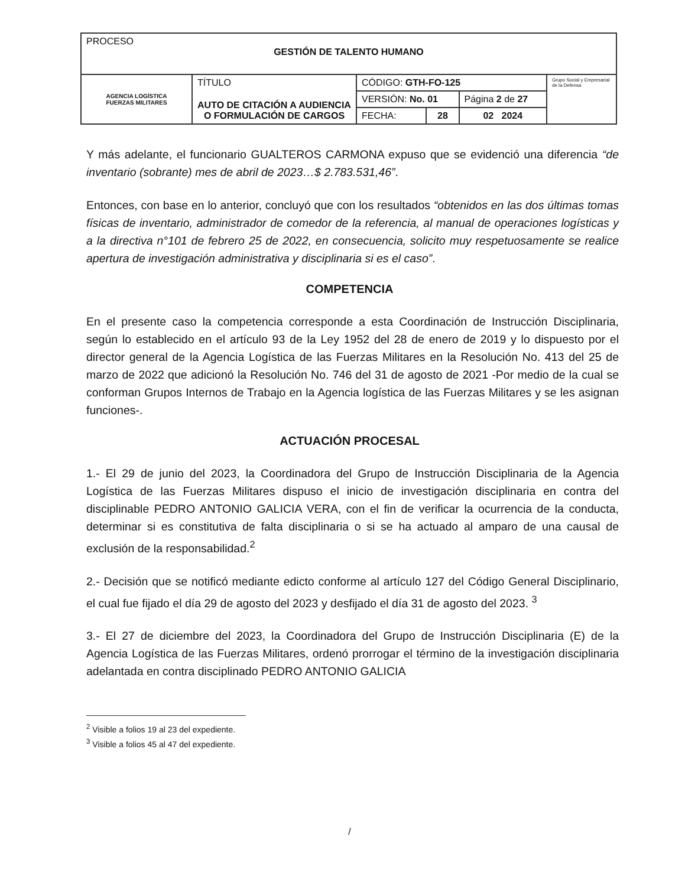| PROCESO GESTIÓN DE TALENTO HUMANO | | | | | |
| AGENCIA LOGÍSTICA FUERZAS MILITARES | TÍTULO AUTO DE CITACIÓN A AUDIENCIA O FORMULACIÓN DE CARGOS | CÓDIGO: GTH-FO-125 | | | Grupo Social y Empresarial de la Defensa |
| | | VERSIÓN: No. 01 | | Página 2 de 27 | |
| | | FECHA: | 28 | 02 2024 | |
Y más adelante, el funcionario GUALTEROS CARMONA expuso que se evidenció una diferencia “de inventario (sobrante) mes de abril de 2023…$ 2.783.531,46”.
Entonces, con base en lo anterior, concluyó que con los resultados “obtenidos en las dos últimas tomas físicas de inventario, administrador de comedor de la referencia, al manual de operaciones logísticas y a la directiva n°101 de febrero 25 de 2022, en consecuencia, solicito muy respetuosamente se realice apertura de investigación administrativa y disciplinaria si es el caso”.
COMPETENCIA
En el presente caso la competencia corresponde a esta Coordinación de Instrucción Disciplinaria, según lo establecido en el artículo 93 de la Ley 1952 del 28 de enero de 2019 y lo dispuesto por el director general de la Agencia Logística de las Fuerzas Militares en la Resolución No. 413 del 25 de marzo de 2022 que adicionó la Resolución No. 746 del 31 de agosto de 2021 -Por medio de la cual se conforman Grupos Internos de Trabajo en la Agencia logística de las Fuerzas Militares y se les asignan funciones-.
ACTUACIÓN PROCESAL
1.- El 29 de junio del 2023, la Coordinadora del Grupo de Instrucción Disciplinaria de la Agencia Logística de las Fuerzas Militares dispuso el inicio de investigación disciplinaria en contra del disciplinable PEDRO ANTONIO GALICIA VERA, con el fin de verificar la ocurrencia de la conducta, determinar si es constitutiva de falta disciplinaria o si se ha actuado al amparo de una causal de exclusión de la responsabilidad.<sup>2</sup>
2.- Decisión que se notificó mediante edicto conforme al artículo 127 del Código General Disciplinario, el cual fue fijado el día 29 de agosto del 2023 y desfijado el día 31 de agosto del 2023. <sup>3</sup>
3.- El 27 de diciembre del 2023, la Coordinadora del Grupo de Instrucción Disciplinaria (E) de la Agencia Logística de las Fuerzas Militares, ordenó prorrogar el término de la investigación disciplinaria adelantada en contra disciplinado PEDRO ANTONIO GALICIA
<sup>2</sup> Visible a folios 19 al 23 del expediente.
<sup>3</sup> Visible a folios 45 al 47 del expediente.
/